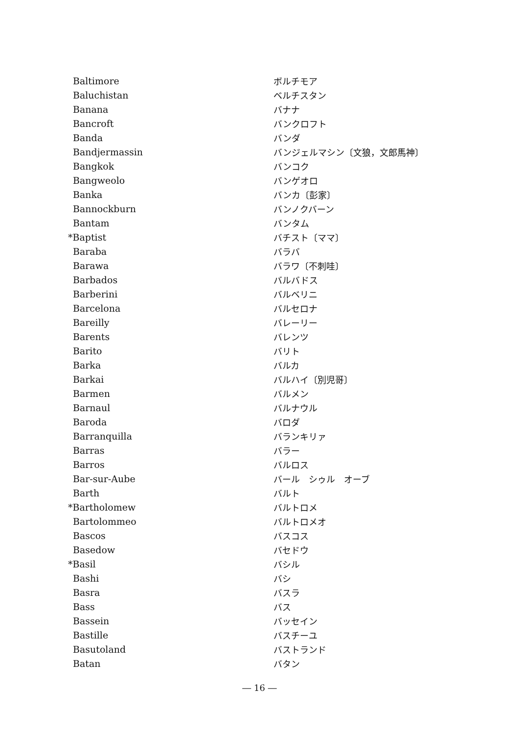| Baltimore | ボルチモア |
| Baluchistan | ベルチスタン |
| Banana | バナナ |
| Bancroft | バンクロフト |
| Banda | バンダ |
| Bandjermassin | バンジェルマシン〔文狼，文郎馬神〕 |
| Bangkok | バンコク |
| Bangweolo | バンゲオロ |
| Banka | バンカ〔彭家〕 |
| Bannockburn | バンノクバーン |
| Bantam | バンタム |
| *Baptist | バチスト〔ママ〕 |
| Baraba | バラバ |
| Barawa | バラワ〔不刺哇〕 |
| Barbados | バルバドス |
| Barberini | バルベリニ |
| Barcelona | バルセロナ |
| Bareilly | バレーリー |
| Barents | バレンツ |
| Barito | バリト |
| Barka | バルカ |
| Barkai | バルハイ〔別児哥〕 |
| Barmen | バルメン |
| Barnaul | バルナウル |
| Baroda | バロダ |
| Barranquilla | バランキリァ |
| Barras | バラー |
| Barros | バルロス |
| Bar-sur-Aube | バール シゥル オーブ |
| Barth | バルト |
| *Bartholomew | バルトロメ |
| Bartolommeo | バルトロメオ |
| Bascos | バスコス |
| Basedow | バセドウ |
| *Basil | バシル |
| Bashi | バシ |
| Basra | バスラ |
| Bass | バス |
| Bassein | バッセイン |
| Bastille | バスチーユ |
| Basutoland | バストランド |
| Batan | バタン |
― 16 ―